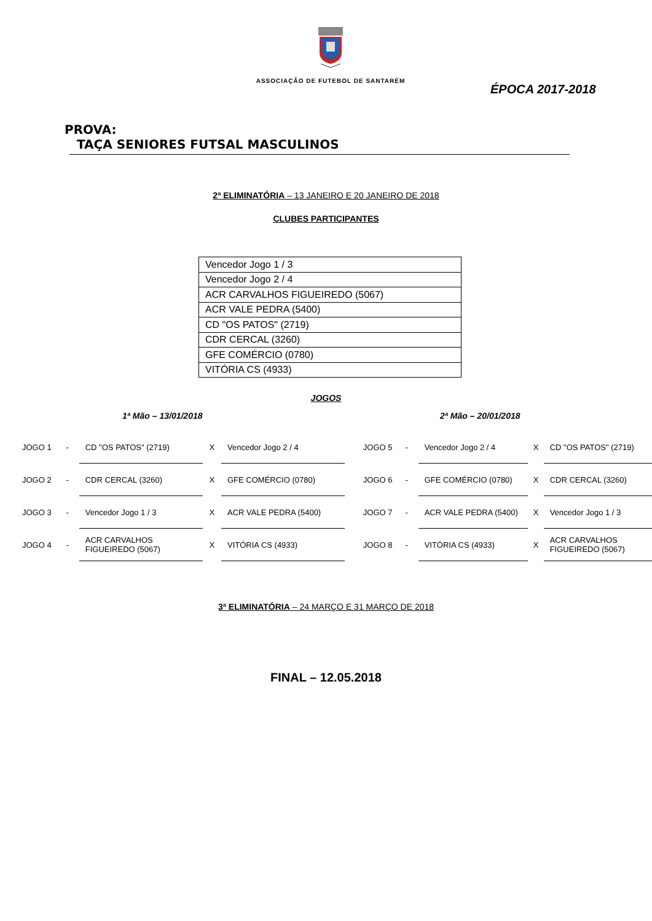ASSOCIAÇÃO DE FUTEBOL DE SANTARÉM
ÉPOCA 2017-2018
PROVA: TAÇA SENIORES FUTSAL MASCULINOS
2ª ELIMINATÓRIA – 13 JANEIRO E 20 JANEIRO DE 2018
CLUBES PARTICIPANTES
| Vencedor Jogo 1 / 3 |
| Vencedor Jogo 2 / 4 |
| ACR CARVALHOS FIGUEIREDO (5067) |
| ACR VALE PEDRA (5400) |
| CD "OS PATOS" (2719) |
| CDR CERCAL (3260) |
| GFE COMÉRCIO (0780) |
| VITÓRIA CS (4933) |
JOGOS
1ª Mão – 13/01/2018 2ª Mão – 20/01/2018
| JOGO 1 | - | CD "OS PATOS" (2719) | X | Vencedor Jogo 2 / 4 | JOGO 5 | - | Vencedor Jogo 2 / 4 | X | CD "OS PATOS" (2719) |
| JOGO 2 | - | CDR CERCAL (3260) | X | GFE COMÉRCIO (0780) | JOGO 6 | - | GFE COMÉRCIO (0780) | X | CDR CERCAL (3260) |
| JOGO 3 | - | Vencedor Jogo 1 / 3 | X | ACR VALE PEDRA (5400) | JOGO 7 | - | ACR VALE PEDRA (5400) | X | Vencedor Jogo 1 / 3 |
| JOGO 4 | - | ACR CARVALHOS FIGUEIREDO (5067) | X | VITÓRIA CS (4933) | JOGO 8 | - | VITÓRIA CS (4933) | X | ACR CARVALHOS FIGUEIREDO (5067) |
3ª ELIMINATÓRIA – 24 MARÇO E 31 MARÇO DE 2018
FINAL – 12.05.2018